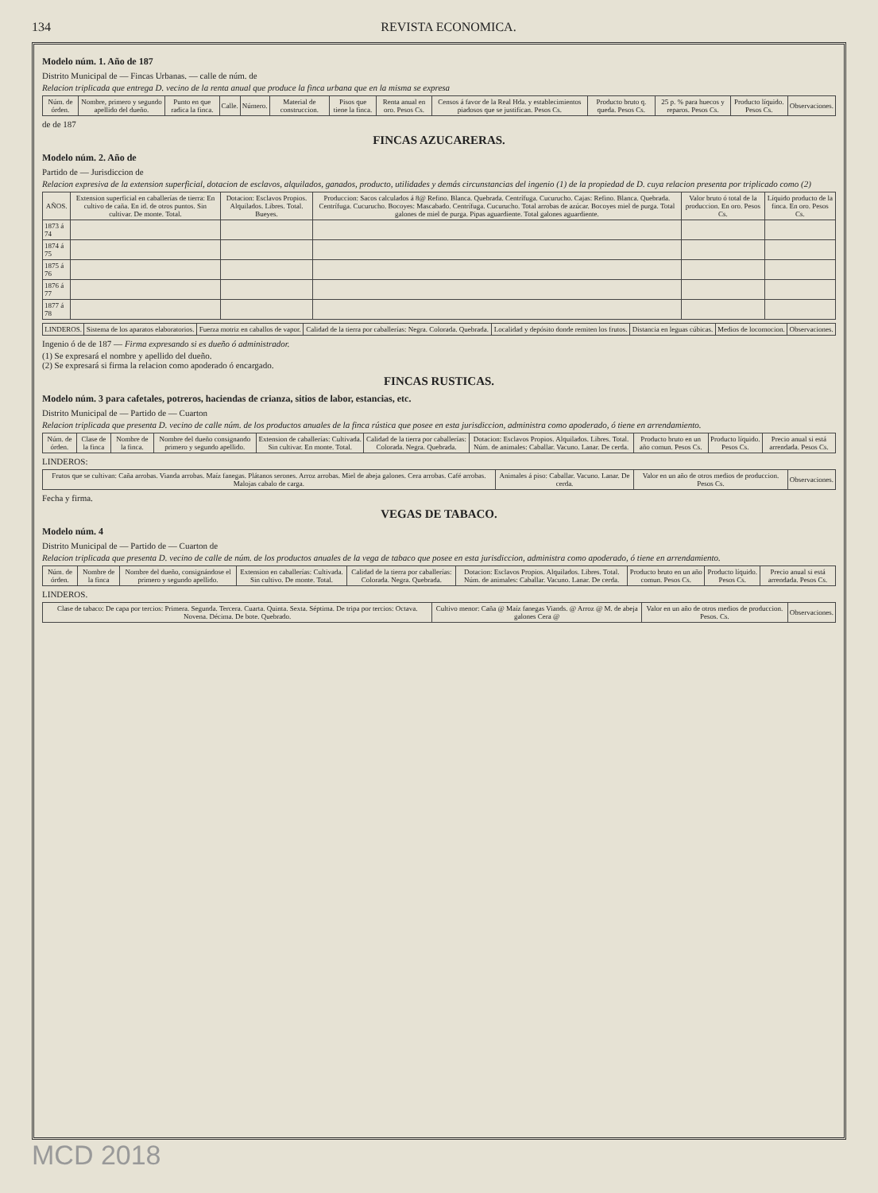134 REVISTA ECONOMICA.
Modelo núm. 1. Año de 187
Distrito Municipal de — Fincas Urbanas. — calle de núm. de
Relacion triplicada que entrega D. vecino de la renta anual que produce la finca urbana que en la misma se expresa
| Núm. de órden. | Nombre, primero y segundo apellido del dueño. | Punto en que radica la finca. | Calle. | Número. | Material de construccion. | Pisos que tiene la finca. | Renta anual en oro. Pesos Cs. | Censos á favor de la Real Hda. y establecimientos piadosos que se justifican. Pesos Cs. | Producto bruto q. queda. Pesos Cs. | 25 p. % para huecos y reparos. Pesos Cs. | Producto líquido. Pesos Cs. | Observaciones. |
| --- | --- | --- | --- | --- | --- | --- | --- | --- | --- | --- | --- | --- |
de de 187
FINCAS AZUCARERAS.
Modelo núm. 2. Año de
Partido de — Jurisdiccion de
Relacion expresiva de la extension superficial, dotacion de esclavos, alquilados, ganados, producto, utilidades y demás circunstancias del ingenio (1) de la propiedad de D. cuya relacion presenta por triplicado como (2)
| AÑOS. | Extension superficial en caballerías de tierra: En cultivo de caña. En id. de otros puntos. Sin cultivar. De monte. Total. | Dotacion: Esclavos Propios. Alquilados. Libres. Total. Bueyes. | Produccion: Sacos calculados á 8@ Refino. Blanca. Quebrada. Centrífuga. Cucurucho. Cajas: Refino. Blanca. Quebrada. Centrífuga. Cucurucho. Bocoyes: Mascabado. Centrífuga. Cucurucho. Total arrobas de azúcar. Bocoyes miel de purga. Total galones de miel de purga. Pipas aguardiente. Total galones aguardiente. | Valor bruto ó total de la produccion. En oro. Pesos Cs. | Líquido producto de la finca. En oro. Pesos Cs. |
| --- | --- | --- | --- | --- | --- |
| 1873 á 74 | | | | | |
| 1874 á 75 | | | | | |
| 1875 á 76 | | | | | |
| 1876 á 77 | | | | | |
| 1877 á 78 | | | | | |
| LINDEROS. | Sistema de los aparatos elaboratorios. | Fuerza motriz en caballos de vapor. | Calidad de la tierra por caballerías: Negra. Colorada. Quebrada. | Localidad y depósito donde remiten los frutos. | Distancia en leguas cúbicas. | Medios de locomocion. | Observaciones. |
| --- | --- | --- | --- | --- | --- | --- | --- |
Ingenio ó de de 187 — Firma expresando si es dueño ó administrador.
(1) Se expresará el nombre y apellido del dueño.
(2) Se expresará si firma la relacion como apoderado ó encargado.
FINCAS RUSTICAS.
Modelo núm. 3 para cafetales, potreros, haciendas de crianza, sitios de labor, estancias, etc.
Distrito Municipal de — Partido de — Cuarton
Relacion triplicada que presenta D. vecino de calle núm. de los productos anuales de la finca rústica que posee en esta jurisdiccion, administra como apoderado, ó tiene en arrendamiento.
| Núm. de órden. | Clase de la finca | Nombre de la finca. | Nombre del dueño consignando primero y segundo apellido. | Extension de caballerías: Cultivada. Sin cultivar. En monte. Total. | Calidad de la tierra por caballerías: Colorada. Negra. Quebrada. | Dotacion: Esclavos Propios. Alquilados. Libres. Total. Núm. de animales: Caballar. Vacuno. Lanar. De cerda. | Producto bruto en un año comun. Pesos Cs. | Producto líquido. Pesos Cs. | Precio anual si está arrendada. Pesos Cs. |
| --- | --- | --- | --- | --- | --- | --- | --- | --- | --- |
LINDEROS:
| Frutos que se cultivan: Caña arrobas. Vianda arrobas. Maíz fanegas. Plátanos serones. Arroz arrobas. Miel de abeja galones. Cera arrobas. Café arrobas. Malojas cabalo de carga. | Animales á piso: Caballar. Vacuno. Lanar. De cerda. | Valor en un año de otros medios de produccion. Pesos Cs. | Observaciones. |
| --- | --- | --- | --- |
Fecha y firma.
VEGAS DE TABACO.
Modelo núm. 4
Distrito Municipal de — Partido de — Cuarton de
Relacion triplicada que presenta D. vecino de calle de núm. de los productos anuales de la vega de tabaco que posee en esta jurisdiccion, administra como apoderado, ó tiene en arrendamiento.
| Núm. de órden. | Nombre de la finca | Nombre del dueño, consignándose el primero y segundo apellido. | Extension en caballerías: Cultivada. Sin cultivo. De monte. Total. | Calidad de la tierra por caballerías: Colorada. Negra. Quebrada. | Dotacion: Esclavos Propios. Alquilados. Libres. Total. Núm. de animales: Caballar. Vacuno. Lanar. De cerda. | Producto bruto en un año comun. Pesos Cs. | Producto líquido. Pesos Cs. | Precio anual si está arrendada. Pesos Cs. |
| --- | --- | --- | --- | --- | --- | --- | --- | --- |
LINDEROS.
| Clase de tabaco: De capa por tercios: Primera. Segunda. Tercera. Cuarta. Quinta. Sexta. Séptima. De tripa por tercios: Octava. Novena. Décima. De bote. Quebrado. | Cultivo menor: Caña @ Maíz fanegas Viands. @ Arroz @ M. de abeja galones Cera @ | Valor en un año de otros medios de produccion. Pesos. Cs. | Observaciones. |
| --- | --- | --- | --- |
MCD 2018